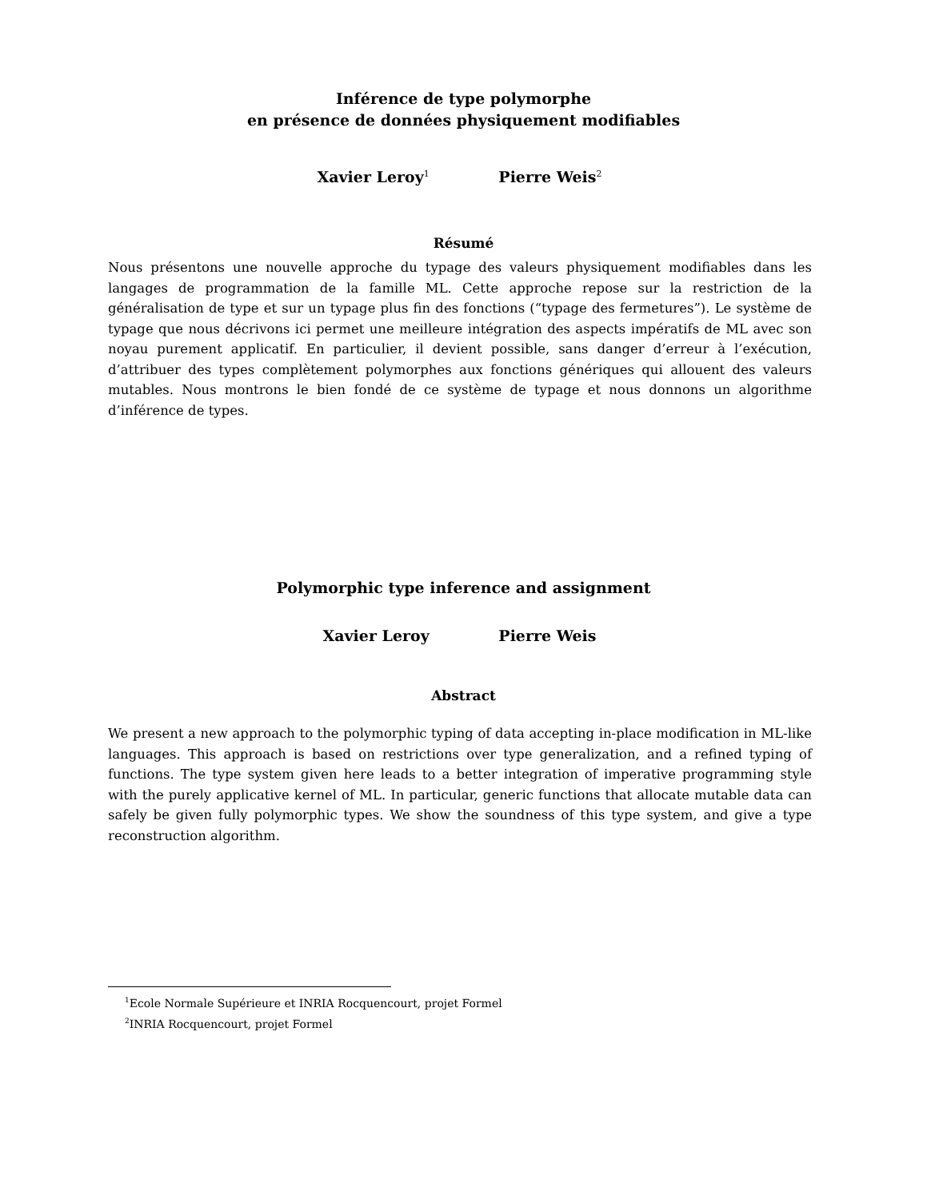Inférence de type polymorphe
en présence de données physiquement modifiables
Xavier Leroy<sup>1</sup> Pierre Weis<sup>2</sup>
Résumé
Nous présentons une nouvelle approche du typage des valeurs physiquement modifiables dans les langages de programmation de la famille ML. Cette approche repose sur la restriction de la généralisation de type et sur un typage plus fin des fonctions (“typage des fermetures”). Le système de typage que nous décrivons ici permet une meilleure intégration des aspects impératifs de ML avec son noyau purement applicatif. En particulier, il devient possible, sans danger d’erreur à l’exécution, d’attribuer des types complètement polymorphes aux fonctions génériques qui allouent des valeurs mutables. Nous montrons le bien fondé de ce système de typage et nous donnons un algorithme d’inférence de types.
Polymorphic type inference and assignment
Xavier Leroy Pierre Weis
Abstract
We present a new approach to the polymorphic typing of data accepting in-place modification in ML-like languages. This approach is based on restrictions over type generalization, and a refined typing of functions. The type system given here leads to a better integration of imperative programming style with the purely applicative kernel of ML. In particular, generic functions that allocate mutable data can safely be given fully polymorphic types. We show the soundness of this type system, and give a type reconstruction algorithm.
<sup>1</sup> Ecole Normale Supérieure et INRIA Rocquencourt, projet Formel
<sup>2</sup> INRIA Rocquencourt, projet Formel